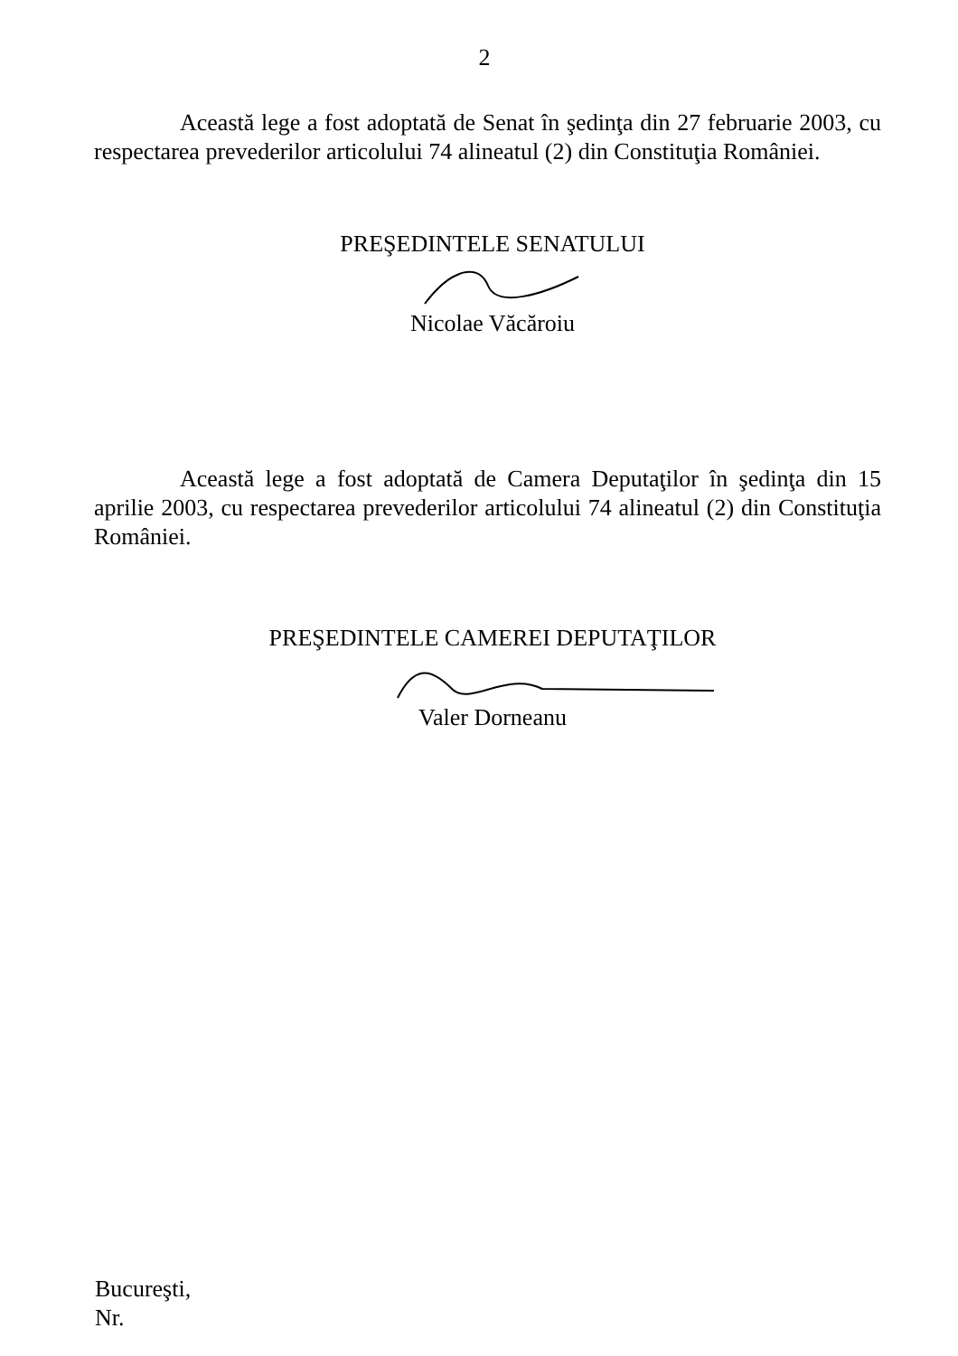2
Această lege a fost adoptată de Senat în şedinţa din 27 februarie 2003, cu respectarea prevederilor articolului 74 alineatul (2) din Constituţia României.
PREŞEDINTELE SENATULUI
Nicolae Văcăroiu
Această lege a fost adoptată de Camera Deputaţilor în şedinţa din 15 aprilie 2003, cu respectarea prevederilor articolului 74 alineatul (2) din Constituţia României.
PREŞEDINTELE CAMEREI DEPUTAŢILOR
Valer Dorneanu
Bucureşti,
Nr.